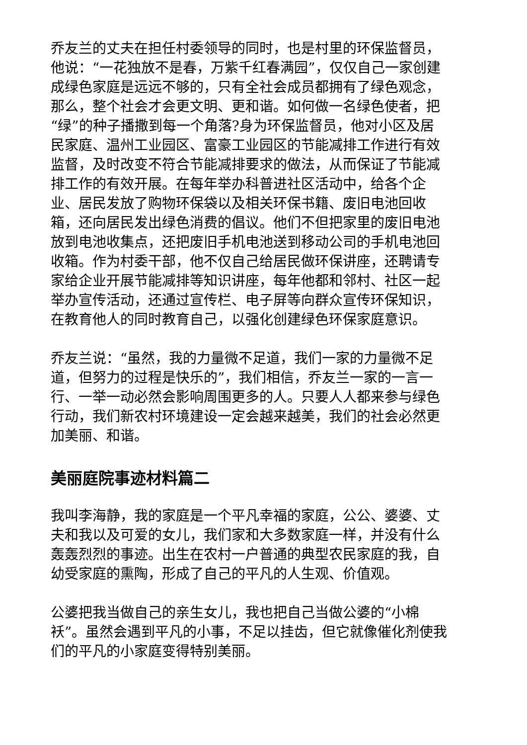乔友兰的丈夫在担任村委领导的同时，也是村里的环保监督员，他说：“一花独放不是春，万紫千红春满园”，仅仅自己一家创建成绿色家庭是远远不够的，只有全社会成员都拥有了绿色观念，那么，整个社会才会更文明、更和谐。如何做一名绿色使者，把“绿”的种子播撒到每一个角落?身为环保监督员，他对小区及居民家庭、温州工业园区、富豪工业园区的节能减排工作进行有效监督，及时改变不符合节能减排要求的做法，从而保证了节能减排工作的有效开展。在每年举办科普进社区活动中，给各个企业、居民发放了购物环保袋以及相关环保书籍、废旧电池回收箱，还向居民发出绿色消费的倡议。他们不但把家里的废旧电池放到电池收集点，还把废旧手机电池送到移动公司的手机电池回收箱。作为村委干部，他不仅自己给居民做环保讲座，还聘请专家给企业开展节能减排等知识讲座，每年他都和邻村、社区一起举办宣传活动，还通过宣传栏、电子屏等向群众宣传环保知识，在教育他人的同时教育自己，以强化创建绿色环保家庭意识。
乔友兰说：“虽然，我的力量微不足道，我们一家的力量微不足道，但努力的过程是快乐的”，我们相信，乔友兰一家的一言一行、一举一动必然会影响周围更多的人。只要人人都来参与绿色行动，我们新农村环境建设一定会越来越美，我们的社会必然更加美丽、和谐。
美丽庭院事迹材料篇二
我叫李海静，我的家庭是一个平凡幸福的家庭，公公、婆婆、丈夫和我以及可爱的女儿，我们家和大多数家庭一样，并没有什么轰轰烈烈的事迹。出生在农村一户普通的典型农民家庭的我，自幼受家庭的熏陶，形成了自己的平凡的人生观、价值观。
公婆把我当做自己的亲生女儿，我也把自己当做公婆的“小棉袄”。虽然会遇到平凡的小事，不足以挂齿，但它就像催化剂使我们的平凡的小家庭变得特别美丽。